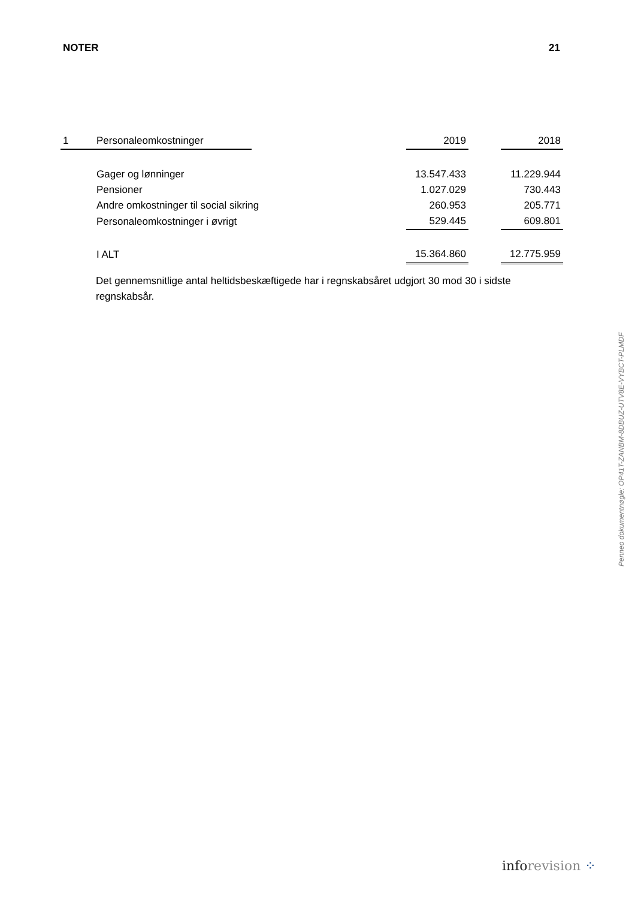NOTER 21
| 1 | Personaleomkostninger | | 2019 | | 2018 |
| | Gager og lønninger | | 13.547.433 | | 11.229.944 |
| | Pensioner | | 1.027.029 | | 730.443 |
| | Andre omkostninger til social sikring | | 260.953 | | 205.771 |
| | Personaleomkostninger i øvrigt | | 529.445 | | 609.801 |
| | I ALT | | 15.364.860 | | 12.775.959 |
Det gennemsnitlige antal heltidsbeskæftigede har i regnskabsåret udgjort 30 mod 30 i sidste regnskabsår.
Penneo dokumentnøgle: OP41T-ZANBM-8DBUZ-UTV8E-VYBCT-PLMDF
info revision ⁘